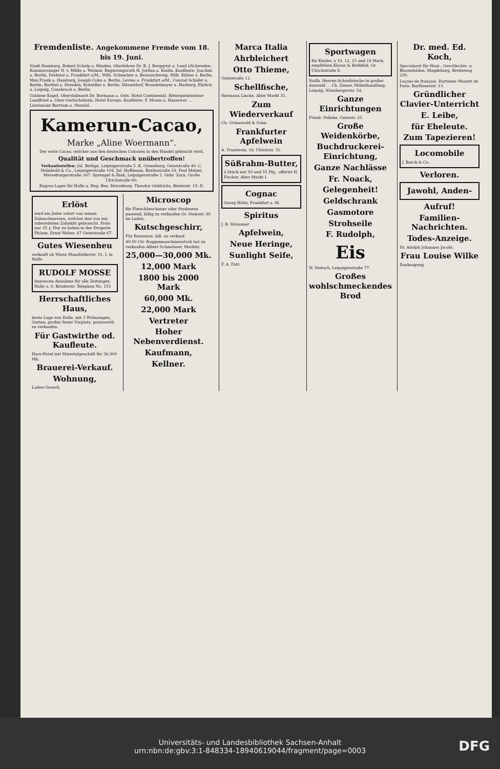Fremdenliste. Angekommene Fremde vom 18. bis 19. Juni.
Stadt Hamburg. Robert Schelp a. Minden. Oberlehrer Dr. B. J. Bergqvist a. Lund i/Schweden. Kammersänger N. v. Milde a. Weimar. Regierungsrath H. Jordan a. Köslin. Kaufleute: Joachim a. Berlin, Drebusz a. Frankfurt a/M., Wilh. Schmelzer a. Braunschweig, Wilh. Kühne a. Berlin, Max Frank a. Hamburg, Joseph Cohn a. Berlin, Levino a. Frankfurt a/M., Conrad Schäfer a. Berlin, Barthel a. Dresden, Kristeller a. Berlin. Düsseldorf, Brandelmeyer a. Harburg, Ehrlich a. Leipzig, Consbruch a. Berlin.
Goldene Kugel. Oberstabsarzt Dr. Bormann a. Oels. Hotel Continental. Rittergutsbesitzer Landfried a. Ober-Gerlachsheim. Hotel Europa. Kaufleute: F. Moses a. Hannover ... Lieutenant Bertram a. Stendal.
Kamerun-Cacao,
Marke „Aline Woermann“.
Der erste Cacao, welcher aus den deutschen Colonien in den Handel gebracht wird.
Qualität und Geschmack unübertroffen!
Verkaufsstellen: Jul. Bethge, Leipzigerstraße 5. K. Gruneberg, Geiststraße 40. C. Helmbold & Co., Leipzigerstraße 104. Jul. Hoffmann, Breitestraße 24. Paul Melzer, Merseburgerstraße 167. Sprengel & Rink, Leipzigerstraße 2. Gebr. Zorn, Große Ulrichstraße 60.
Engros-Lager für Halle u. Reg.-Bez. Merseburg: Theodor Oehlrichs, Breitestr. 19, II.
Erlöst
wird ein Jeder sofort von seinen Zahnschmerzen, welcher den von mir zubereiteten Zahnkitt gebraucht. Preis nur 35 ₰. Nur zu haben in der Drogerie Phönix, Ernst Walter, 67 Geiststraße 67.
Gutes Wiesenheu
verkauft ab Wiese Mansfelderstr. 51, I. in Halle.
RUDOLF MOSSE
Annoncen-Annahme für alle Zeitungen. Halle a. S. Brüderstr. Telephon No. 151
Herrschaftliches Haus,
beste Lage von Halle, mit 2 Wohnungen, Garten, großer freier Vorplatz, preiswerth zu verkaufen.
Für Gastwirthe od. Kaufleute.
Harz-Hotel mit Materialgeschäft für 36,000 Mk.
Brauerei-Verkauf.
Wohnung,
Laden-Gesuch.
Microscop
für Fleischbeschauer oder Studenten passend, billig zu verkaufen Gr. Steinstr. 80 im Laden.
Kutschgeschirr,
Für Restaurat. bill. zu verkauf.
40-50 Ctr. Roggenmaschinenstroh hat zu verkaufen Albert Schmelsser, Merbitz.
25,000—30,000 Mk.
12,000 Mark
1800 bis 2000 Mark
60,000 Mk.
22,000 Mark
Vertreter
Hoher Nebenverdienst.
Kaufmann,
Kellner.
Marca Italia
Ahrbleichert
Otto Thieme,
Geiststraße 11.
Schellfische,
Hermann Lincke, Alter Markt 31.
Zum Wiederverkauf
Ch. Grünewald & Sohn.
Frankfurter Apfelwein
A. Trautwein. Gr. Ulrichstr. 31.
Süßrahm-Butter,
à Stück nur 50 und 55 Pfg., offerirt H. Fischer, Alter Markt 1.
Cognac
Georg Höler, Frankfurt a. M.
Spiritus
J. R. Strässner
Apfelwein,
Neue Heringe,
Sunlight Seife,
F. A. Patz.
Sportwagen
für Kinder, à 10, 12, 15 und 18 Mark, empfehlen Klooss & Bothfeld, Gr. Ulrichstraße 8.
Nußb. Herren-Schreibtische in großer Auswahl ... Ch. Ziener, Möbelhandlung, Leipzig, Nürnbergerstr. 54.
Ganze Einrichtungen
Friedr. Peileke, Geiststr. 25.
Große Weidenkörbe,
Buchdruckerei-Einrichtung,
Ganze Nachlässe
Fr. Noack,
Gelegenheit!
Geldschrank
Gasmotore
Strohseile
F. Rudolph,
Eis
W. Nietsch, Leipzigerstraße 77.
Großes wohlschmeckendes Brod
Dr. med. Ed. Koch,
Specialarzt für Haut-, Geschlechts- u. Blasenleiden, Magdeburg, Breiteweg 230.
Leçons de français. Hortense Mouret de Paris. Barfüsserstr. 13.
Gründlicher Clavier-Unterricht
E. Leibe,
für Eheleute.
Zum Tapezieren!
Locomobile
J. Barck & Co.
Verloren.
Jawohl, Anden-
Aufruf!
Familien-Nachrichten.
Todes-Anzeige.
Dr. Adolph Johannes Jacobi.
Frau Louise Wilke
Danksagung.
Universitäts- und Landesbibliothek Sachsen-Anhalt
urn:nbn:de:gbv:3:1-848334-18940619044/fragment/page=0003
DFG